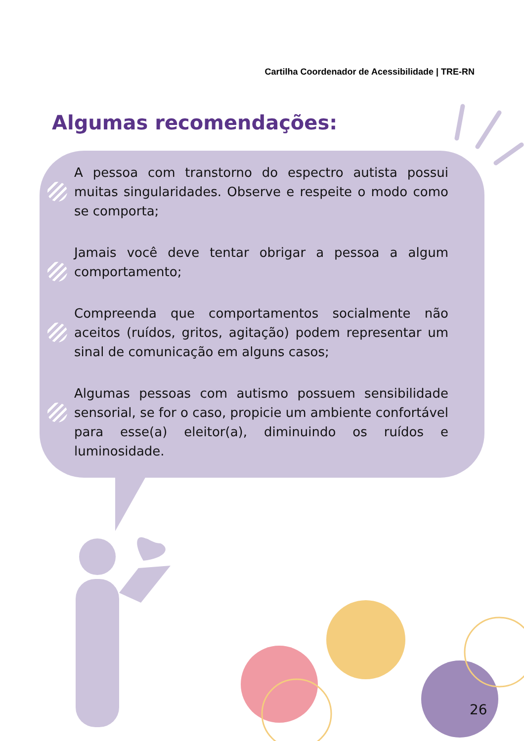Cartilha Coordenador de Acessibilidade | TRE-RN
Algumas recomendações:
A pessoa com transtorno do espectro autista possui muitas singularidades. Observe e respeite o modo como se comporta;
Jamais você deve tentar obrigar a pessoa a algum comportamento;
Compreenda que comportamentos socialmente não aceitos (ruídos, gritos, agitação) podem representar um sinal de comunicação em alguns casos;
Algumas pessoas com autismo possuem sensibilidade sensorial, se for o caso, propicie um ambiente confortável para esse(a) eleitor(a), diminuindo os ruídos e luminosidade.
26